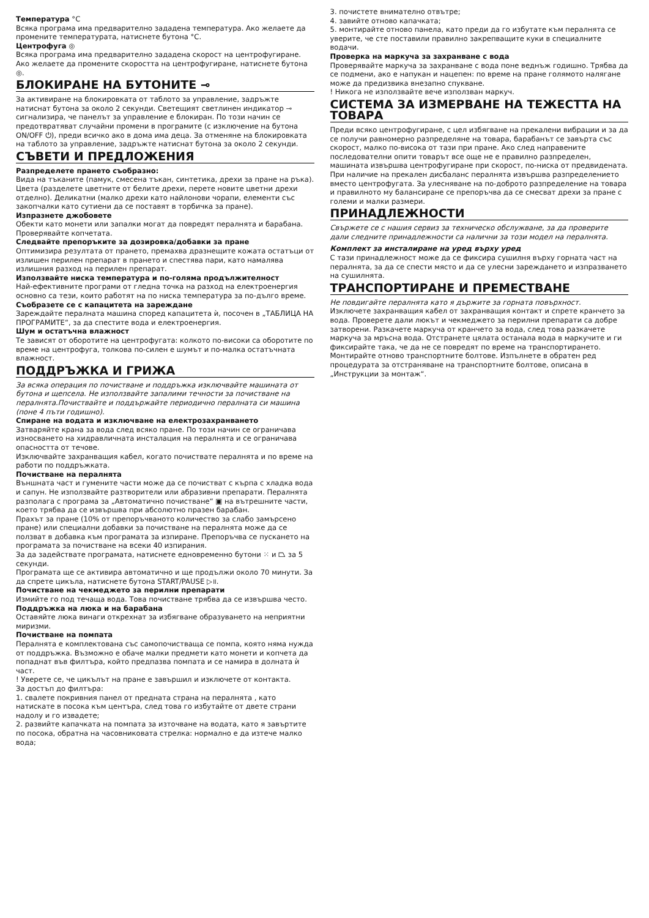Температура °C
Всяка програма има предварително зададена температура. Ако желаете да промените температурата, натиснете бутона °C.
Центрофуга ◎
Всяка програма има предварително зададена скорост на центрофугиране. Ако желаете да промените скоростта на центрофугиране, натиснете бутона ◎.
БЛОКИРАНЕ НА БУТОНИТЕ ⊸
За активиране на блокировката от таблото за управление, задръжте натиснат бутона за около 2 секунди. Светещият светлинен индикатор ⊸ сигнализира, че панелът за управление е блокиран. По този начин се предотвратяват случайни промени в програмите (с изключение на бутона ON/OFF ⏻), преди всичко ако в дома има деца. За отменяне на блокировката на таблото за управление, задръжте натиснат бутона за около 2 секунди.
СЪВЕТИ И ПРЕДЛОЖЕНИЯ
Разпределете прането съобразно:
Вида на тъканите (памук, смесена тъкан, синтетика, дрехи за пране на ръка). Цвета (разделете цветните от белите дрехи, перете новите цветни дрехи отделно). Деликатни (малко дрехи като найлонови чорапи, елементи със закопчалки като сутиени да се поставят в торбичка за пране).
Изпразнете джобовете
Обекти като монети или запалки могат да повредят пералнята и барабана. Проверявайте копчетата.
Следвайте препоръките за дозировка/добавки за пране
Оптимизира резултата от прането, премахва дразнещите кожата остатъци от излишен перилен препарат в прането и спестява пари, като намалява излишния разход на перилен препарат.
Използвайте ниска температура и по-голяма продължителност
Най-ефективните програми от гледна точка на разход на електроенергия основно са тези, които работят на по ниска температура за по-дълго време.
Съобразете се с капацитета на зареждане
Зареждайте пералната машина според капацитета ѝ, посочен в „ТАБЛИЦА НА ПРОГРАМИТЕ“, за да спестите вода и електроенергия.
Шум и остатъчна влажност
Те зависят от оборотите на центрофугата: колкото по-високи са оборотите по време на центрофуга, толкова по-силен е шумът и по-малка остатъчната влажност.
ПОДДРЪЖКА И ГРИЖА
За всяка операция по почистване и поддръжка изключвайте машината от бутона и щепсела. Не използвайте запалими течности за почистване на пералнята.Почиствайте и поддържайте периодично пералната си машина (поне 4 пъти годишно).
Спиране на водата и изключване на електрозахранването
Затваряйте крана за вода след всяко пране. По този начин се ограничава износването на хидравличната инсталация на пералнята и се ограничава опасността от течове.
Изключвайте захранващия кабел, когато почиствате пералнята и по време на работи по поддръжката.
Почистване на пералнята
Външната част и гумените части може да се почистват с кърпа с хладка вода и сапун. Не използвайте разтворители или абразивни препарати. Пералнята разполага с програма за „Автоматично почистване“ ▣ на вътрешните части, което трябва да се извършва при абсолютно празен барабан.
Прахът за пране (10% от препоръчваното количество за слабо замърсено пране) или специални добавки за почистване на пералнята може да се ползват в добавка към програмата за изпиране. Препоръчва се пускането на програмата за почистване на всеки 40 изпирания.
За да задействате програмата, натиснете едновременно бутони ⁙ и ⏢ за 5 секунди.
Програмата ще се активира автоматично и ще продължи около 70 минути. За да спрете цикъла, натиснете бутона START/PAUSE ▷॥.
Почистване на чекмеджето за перилни препарати
Измийте го под течаща вода. Това почистване трябва да се извършва често.
Поддръжка на люка и на барабана
Оставяйте люка винаги открехнат за избягване образуването на неприятни миризми.
Почистване на помпата
Пералнята е комплектована със самопочистваща се помпа, която няма нужда от поддръжка. Възможно е обаче малки предмети като монети и копчета да попаднат във филтъра, който предпазва помпата и се намира в долната ѝ част.
! Уверете се, че цикълът на пране е завършил и изключете от контакта.
За достъп до филтъра:
1. свалете покривния панел от предната страна на пералнята , като натискате в посока към центъра, след това го избутайте от двете страни надолу и го извадете;
2. развийте капачката на помпата за източване на водата, като я завъртите по посока, обратна на часовниковата стрелка: нормално е да изтече малко вода;
3. почистете внимателно отвътре;
4. завийте отново капачката;
5. монтирайте отново панела, като преди да го избутате към пералнята се уверите, че сте поставили правилно закрепващите куки в специалните водачи.
Проверка на маркуча за захранване с вода
Проверявайте маркуча за захранване с вода поне веднъж годишно. Трябва да се подмени, ако е напукан и нацепен: по време на пране голямото налягане може да предизвика внезапно спукване.
! Никога не използвайте вече използван маркуч.
СИСТЕМА ЗА ИЗМЕРВАНЕ НА ТЕЖЕСТТА НА ТОВАРА
Преди всяко центрофугиране, с цел избягване на прекалени вибрации и за да се получи равномерно разпределяне на товара, барабанът се завърта със скорост, малко по-висока от тази при пране. Ако след направените последователни опити товарът все още не е правилно разпределен, машината извършва центрофугиране при скорост, по-ниска от предвидената. При наличие на прекален дисбаланс пералнята извършва разпределението вместо центрофугата. За улесняване на по-доброто разпределение на товара и правилното му балансиране се препоръчва да се смесват дрехи за пране с големи и малки размери.
ПРИНАДЛЕЖНОСТИ
Свържете се с нашия сервиз за техническо обслужване, за да проверите дали следните принадлежности са налични за този модел на пералнята.
Комплект за инсталиране на уред върху уред
С тази принадлежност може да се фиксира сушилня върху горната част на пералнята, за да се спести място и да се улесни зареждането и изпразването на сушилнята.
ТРАНСПОРТИРАНЕ И ПРЕМЕСТВАНЕ
Не повдигайте пералнята като я държите за горната повърхност.
Изключете захранващия кабел от захранващия контакт и спрете кранчето за вода. Проверете дали люкът и чекмеджето за перилни препарати са добре затворени. Разкачете маркуча от кранчето за вода, след това разкачете маркуча за мръсна вода. Отстранете цялата останала вода в маркучите и ги фиксирайте така, че да не се повредят по време на транспортирането. Монтирайте отново транспортните болтове. Изпълнете в обратен ред процедурата за отстраняване на транспортните болтове, описана в „Инструкции за монтаж“.